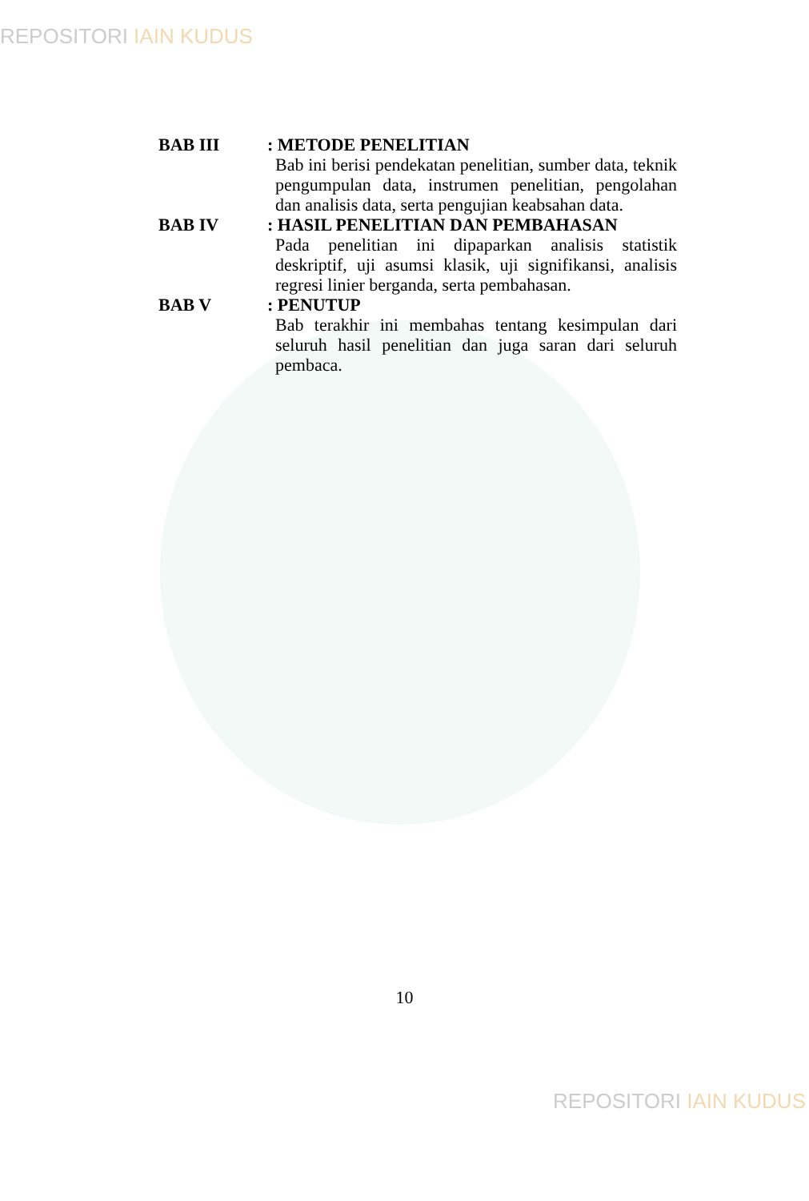REPOSITORI IAIN KUDUS
BAB III : METODE PENELITIAN
Bab ini berisi pendekatan penelitian, sumber data, teknik pengumpulan data, instrumen penelitian, pengolahan dan analisis data, serta pengujian keabsahan data.
BAB IV : HASIL PENELITIAN DAN PEMBAHASAN
Pada penelitian ini dipaparkan analisis statistik deskriptif, uji asumsi klasik, uji signifikansi, analisis regresi linier berganda, serta pembahasan.
BAB V : PENUTUP
Bab terakhir ini membahas tentang kesimpulan dari seluruh hasil penelitian dan juga saran dari seluruh pembaca.
10
REPOSITORI IAIN KUDUS